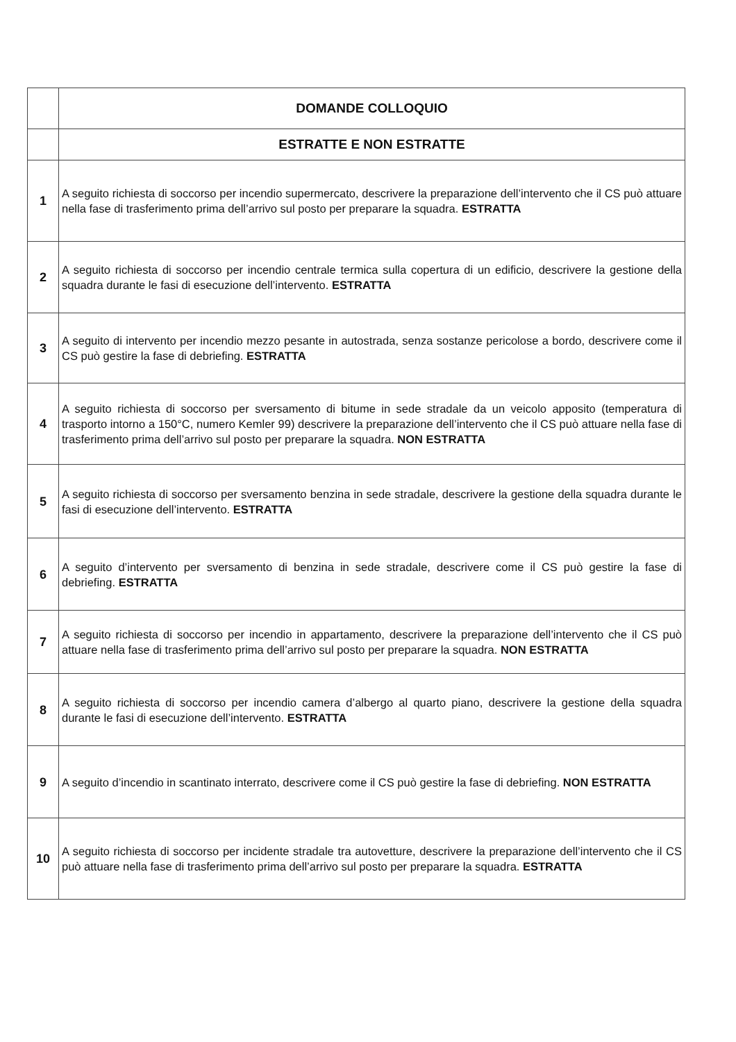| | DOMANDE COLLOQUIO |
| | ESTRATTE E NON ESTRATTE |
| 1 | A seguito richiesta di soccorso per incendio supermercato, descrivere la preparazione dell’intervento che il CS può attuare nella fase di trasferimento prima dell’arrivo sul posto per preparare la squadra. ESTRATTA |
| 2 | A seguito richiesta di soccorso per incendio centrale termica sulla copertura di un edificio, descrivere la gestione della squadra durante le fasi di esecuzione dell’intervento. ESTRATTA |
| 3 | A seguito di intervento per incendio mezzo pesante in autostrada, senza sostanze pericolose a bordo, descrivere come il CS può gestire la fase di debriefing. ESTRATTA |
| 4 | A seguito richiesta di soccorso per sversamento di bitume in sede stradale da un veicolo apposito (temperatura di trasporto intorno a 150°C, numero Kemler 99) descrivere la preparazione dell’intervento che il CS può attuare nella fase di trasferimento prima dell’arrivo sul posto per preparare la squadra. NON ESTRATTA |
| 5 | A seguito richiesta di soccorso per sversamento benzina in sede stradale, descrivere la gestione della squadra durante le fasi di esecuzione dell’intervento. ESTRATTA |
| 6 | A seguito d’intervento per sversamento di benzina in sede stradale, descrivere come il CS può gestire la fase di debriefing. ESTRATTA |
| 7 | A seguito richiesta di soccorso per incendio in appartamento, descrivere la preparazione dell’intervento che il CS può attuare nella fase di trasferimento prima dell’arrivo sul posto per preparare la squadra. NON ESTRATTA |
| 8 | A seguito richiesta di soccorso per incendio camera d’albergo al quarto piano, descrivere la gestione della squadra durante le fasi di esecuzione dell’intervento. ESTRATTA |
| 9 | A seguito d’incendio in scantinato interrato, descrivere come il CS può gestire la fase di debriefing. NON ESTRATTA |
| 10 | A seguito richiesta di soccorso per incidente stradale tra autovetture, descrivere la preparazione dell’intervento che il CS può attuare nella fase di trasferimento prima dell’arrivo sul posto per preparare la squadra. ESTRATTA |